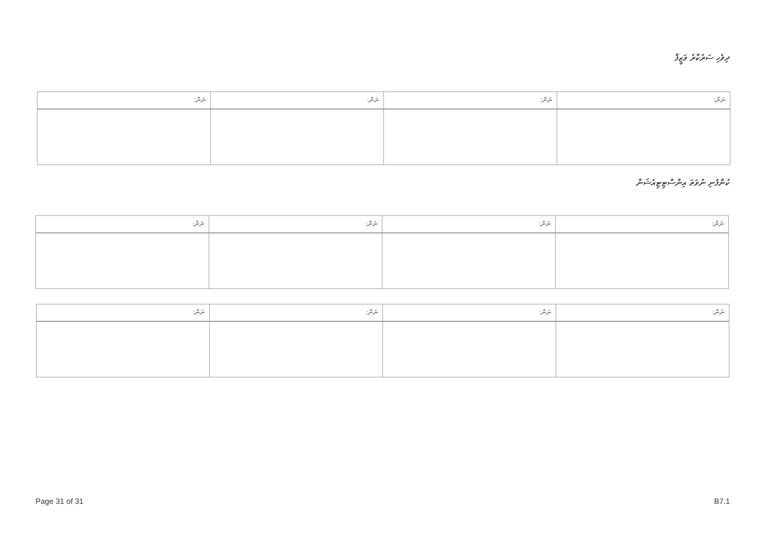ދިވެހި ސަރުކާރު ވަޒީފާ
| ނަން: | ނަން: | ނަން: | ނަން: |
| --- | --- | --- | --- |
ކުންފުނި ނުވަތަ އިންސްޓިޓިއުޝަން
| ނަން: | ނަން: | ނަން: | ނަން: |
| --- | --- | --- | --- |
| ނަން: | ނަން: | ނަން: | ނަން: |
| --- | --- | --- | --- |
Page 31 of 31 B7.1